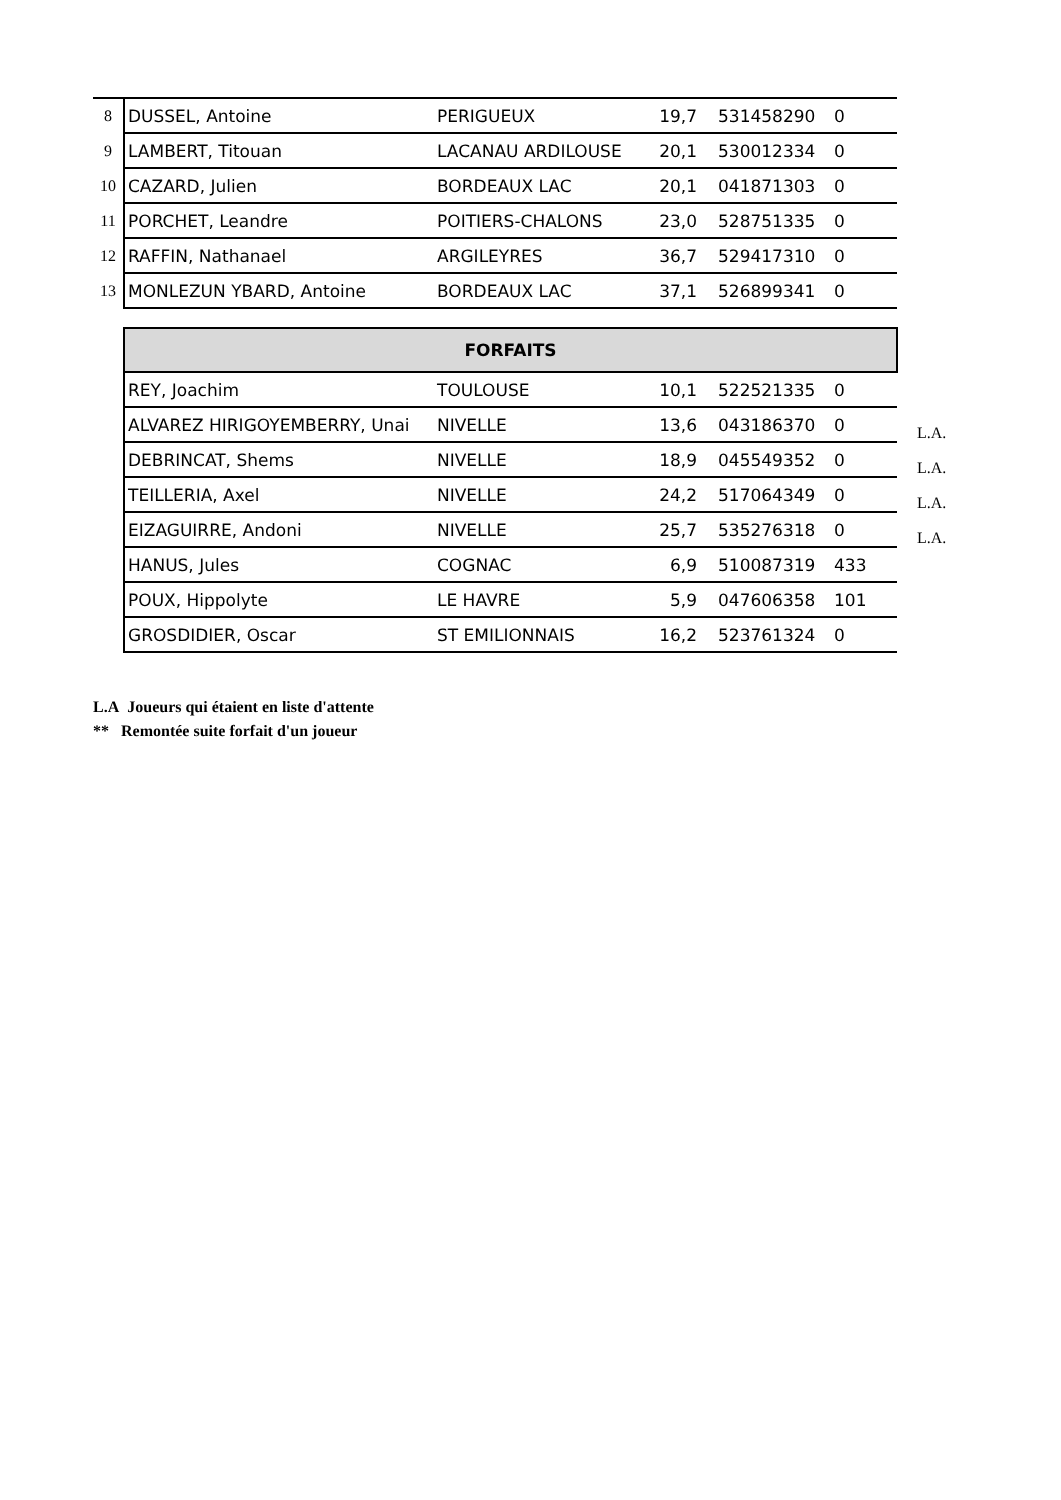| 8 | DUSSEL, Antoine | PERIGUEUX | 19,7 | 531458290 | 0 |
| 9 | LAMBERT, Titouan | LACANAU ARDILOUSE | 20,1 | 530012334 | 0 |
| 10 | CAZARD, Julien | BORDEAUX LAC | 20,1 | 041871303 | 0 |
| 11 | PORCHET, Leandre | POITIERS-CHALONS | 23,0 | 528751335 | 0 |
| 12 | RAFFIN, Nathanael | ARGILEYRES | 36,7 | 529417310 | 0 |
| 13 | MONLEZUN YBARD, Antoine | BORDEAUX LAC | 37,1 | 526899341 | 0 |
| | FORFAITS | | | | | |
| | REY, Joachim | TOULOUSE | 10,1 | 522521335 | 0 | |
| | ALVAREZ HIRIGOYEMBERRY, Unai | NIVELLE | 13,6 | 043186370 | 0 | L.A. |
| | DEBRINCAT, Shems | NIVELLE | 18,9 | 045549352 | 0 | L.A. |
| | TEILLERIA, Axel | NIVELLE | 24,2 | 517064349 | 0 | L.A. |
| | EIZAGUIRRE, Andoni | NIVELLE | 25,7 | 535276318 | 0 | L.A. |
| | HANUS, Jules | COGNAC | 6,9 | 510087319 | 433 | |
| | POUX, Hippolyte | LE HAVRE | 5,9 | 047606358 | 101 | |
| | GROSDIDIER, Oscar | ST EMILIONNAIS | 16,2 | 523761324 | 0 | |
L.A Joueurs qui étaient en liste d'attente
** Remontée suite forfait d'un joueur